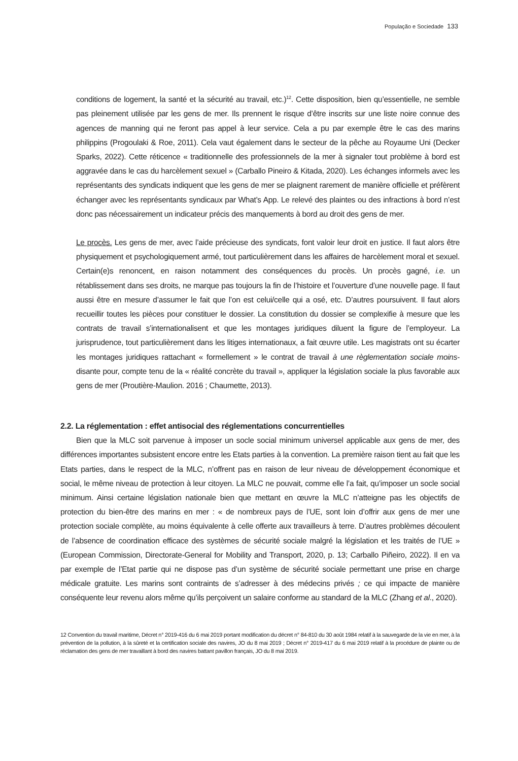População e Sociedade 133
conditions de logement, la santé et la sécurité au travail, etc.)<sup>12</sup>. Cette disposition, bien qu’essentielle, ne semble pas pleinement utilisée par les gens de mer. Ils prennent le risque d’être inscrits sur une liste noire connue des agences de manning qui ne feront pas appel à leur service. Cela a pu par exemple être le cas des marins philippins (Progoulaki & Roe, 2011). Cela vaut également dans le secteur de la pêche au Royaume Uni (Decker Sparks, 2022). Cette réticence « traditionnelle des professionnels de la mer à signaler tout problème à bord est aggravée dans le cas du harcèlement sexuel » (Carballo Pineiro & Kitada, 2020). Les échanges informels avec les représentants des syndicats indiquent que les gens de mer se plaignent rarement de manière officielle et préfèrent échanger avec les représentants syndicaux par What’s App. Le relevé des plaintes ou des infractions à bord n’est donc pas nécessairement un indicateur précis des manquements à bord au droit des gens de mer.
Le procès. Les gens de mer, avec l’aide précieuse des syndicats, font valoir leur droit en justice. Il faut alors être physiquement et psychologiquement armé, tout particulièrement dans les affaires de harcèlement moral et sexuel. Certain(e)s renoncent, en raison notamment des conséquences du procès. Un procès gagné, i.e. un rétablissement dans ses droits, ne marque pas toujours la fin de l’histoire et l’ouverture d’une nouvelle page. Il faut aussi être en mesure d’assumer le fait que l’on est celui/celle qui a osé, etc. D’autres poursuivent. Il faut alors recueillir toutes les pièces pour constituer le dossier. La constitution du dossier se complexifie à mesure que les contrats de travail s’internationalisent et que les montages juridiques diluent la figure de l’employeur. La jurisprudence, tout particulièrement dans les litiges internationaux, a fait œuvre utile. Les magistrats ont su écarter les montages juridiques rattachant « formellement » le contrat de travail à une règlementation sociale moins-disante pour, compte tenu de la « réalité concrète du travail », appliquer la législation sociale la plus favorable aux gens de mer (Proutière-Maulion. 2016 ; Chaumette, 2013).
2.2. La réglementation : effet antisocial des réglementations concurrentielles
Bien que la MLC soit parvenue à imposer un socle social minimum universel applicable aux gens de mer, des différences importantes subsistent encore entre les Etats parties à la convention. La première raison tient au fait que les Etats parties, dans le respect de la MLC, n’offrent pas en raison de leur niveau de développement économique et social, le même niveau de protection à leur citoyen. La MLC ne pouvait, comme elle l’a fait, qu’imposer un socle social minimum. Ainsi certaine législation nationale bien que mettant en œuvre la MLC n’atteigne pas les objectifs de protection du bien-être des marins en mer : « de nombreux pays de l’UE, sont loin d’offrir aux gens de mer une protection sociale complète, au moins équivalente à celle offerte aux travailleurs à terre. D’autres problèmes découlent de l’absence de coordination efficace des systèmes de sécurité sociale malgré la législation et les traités de l’UE » (European Commission, Directorate-General for Mobility and Transport, 2020, p. 13; Carballo Piñeiro, 2022). Il en va par exemple de l’Etat partie qui ne dispose pas d’un système de sécurité sociale permettant une prise en charge médicale gratuite. Les marins sont contraints de s’adresser à des médecins privés ; ce qui impacte de manière conséquente leur revenu alors même qu’ils perçoivent un salaire conforme au standard de la MLC (Zhang et al., 2020).
12 Convention du travail maritime, Décret n° 2019-416 du 6 mai 2019 portant modification du décret n° 84-810 du 30 août 1984 relatif à la sauvegarde de la vie en mer, à la prévention de la pollution, à la sûreté et la certification sociale des navires, JO du 8 mai 2019 ; Décret n° 2019-417 du 6 mai 2019 relatif à la procédure de plainte ou de réclamation des gens de mer travaillant à bord des navires battant pavillon français, JO du 8 mai 2019.